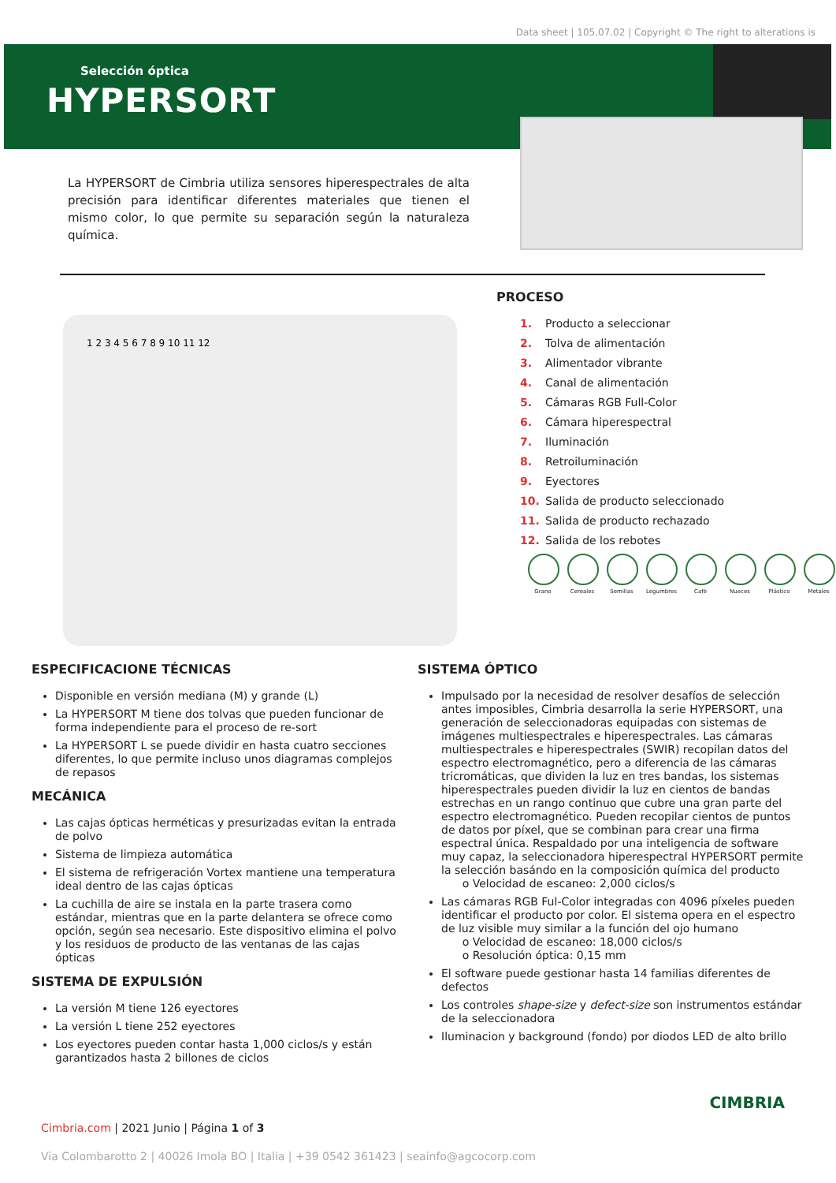Data sheet | 105.07.02 | Copyright © The right to alterations is
Selección óptica
HYPERSORT
La HYPERSORT de Cimbria utiliza sensores hiperespectrales de alta precisión para identificar diferentes materiales que tienen el mismo color, lo que permite su separación según la naturaleza química.
1 2 3 4 5 6 7 8 9 10 11 12
PROCESO
1. Producto a seleccionar
2. Tolva de alimentación
3. Alimentador vibrante
4. Canal de alimentación
5. Cámaras RGB Full-Color
6. Cámara hiperespectral
7. Iluminación
8. Retroiluminación
9. Eyectores
10. Salida de producto seleccionado
11. Salida de producto rechazado
12. Salida de los rebotes
Grano Cereales Semillas Legumbres Cafè Nueces Plástico Metales
ESPECIFICACIONE TÉCNICAS
Disponible en versión mediana (M) y grande (L)
La HYPERSORT M tiene dos tolvas que pueden funcionar de forma independiente para el proceso de re-sort
La HYPERSORT L se puede dividir en hasta cuatro secciones diferentes, lo que permite incluso unos diagramas complejos de repasos
MECÁNICA
Las cajas ópticas herméticas y presurizadas evitan la entrada de polvo
Sistema de limpieza automática
El sistema de refrigeración Vortex mantiene una temperatura ideal dentro de las cajas ópticas
La cuchilla de aire se instala en la parte trasera como estándar, mientras que en la parte delantera se ofrece como opción, según sea necesario. Este dispositivo elimina el polvo y los residuos de producto de las ventanas de las cajas ópticas
SISTEMA DE EXPULSIÓN
La versión M tiene 126 eyectores
La versión L tiene 252 eyectores
Los eyectores pueden contar hasta 1,000 ciclos/s y están garantizados hasta 2 billones de ciclos
SISTEMA ÓPTICO
Impulsado por la necesidad de resolver desafíos de selección antes imposibles, Cimbria desarrolla la serie HYPERSORT, una generación de seleccionadoras equipadas con sistemas de imágenes multiespectrales e hiperespectrales. Las cámaras multiespectrales e hiperespectrales (SWIR) recopilan datos del espectro electromagnético, pero a diferencia de las cámaras tricromáticas, que dividen la luz en tres bandas, los sistemas hiperespectrales pueden dividir la luz en cientos de bandas estrechas en un rango continuo que cubre una gran parte del espectro electromagnético. Pueden recopilar cientos de puntos de datos por píxel, que se combinan para crear una firma espectral única. Respaldado por una inteligencia de software muy capaz, la seleccionadora hiperespectral HYPERSORT permite la selección basándo en la composición química del producto
o Velocidad de escaneo: 2,000 ciclos/s
Las cámaras RGB Ful-Color integradas con 4096 píxeles pueden identificar el producto por color. El sistema opera en el espectro de luz visible muy similar a la función del ojo humano
o Velocidad de escaneo: 18,000 ciclos/s
o Resolución óptica: 0,15 mm
El software puede gestionar hasta 14 familias diferentes de defectos
Los controles shape-size y defect-size son instrumentos estándar de la seleccionadora
Iluminacion y background (fondo) por diodos LED de alto brillo
Cimbria.com | 2021 Junio | Página 1 of 3
Via Colombarotto 2 | 40026 Imola BO | Italia | +39 0542 361423 | seainfo@agcocorp.com
CIMBRIA